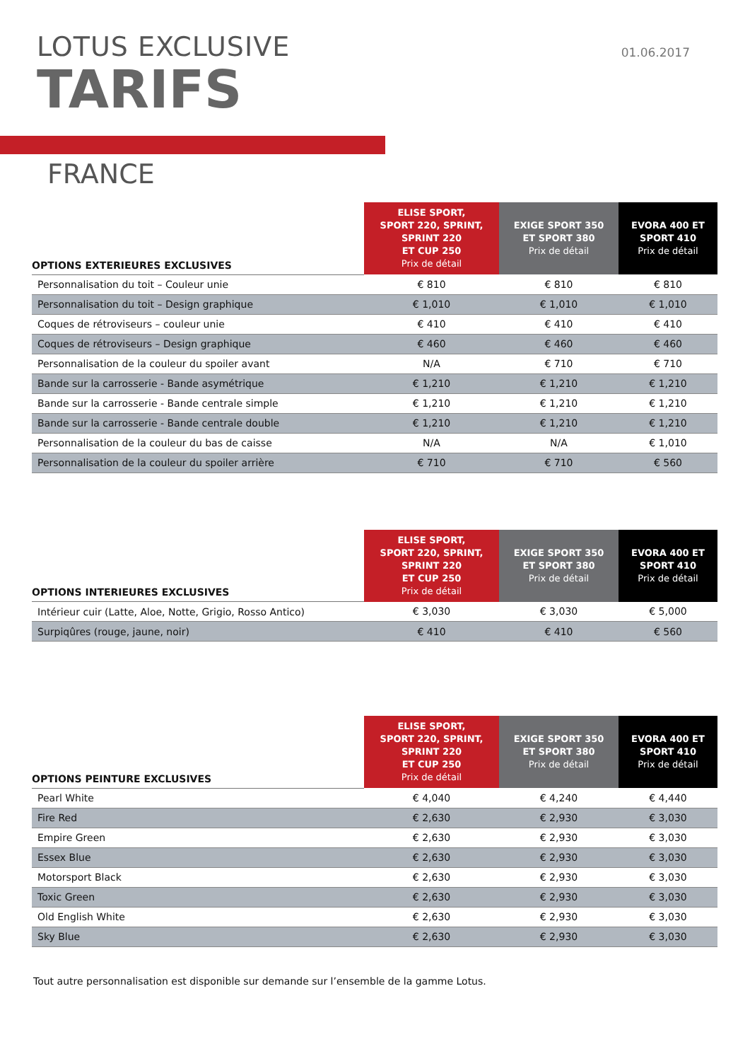LOTUS EXCLUSIVE
TARIFS
01.06.2017
FRANCE
| OPTIONS EXTERIEURES EXCLUSIVES | ELISE SPORT, SPORT 220, SPRINT, SPRINT 220 ET CUP 250 Prix de détail | EXIGE SPORT 350 ET SPORT 380 Prix de détail | EVORA 400 ET SPORT 410 Prix de détail |
| --- | --- | --- | --- |
| Personnalisation du toit – Couleur unie | € 810 | € 810 | € 810 |
| Personnalisation du toit – Design graphique | € 1,010 | € 1,010 | € 1,010 |
| Coques de rétroviseurs – couleur unie | € 410 | € 410 | € 410 |
| Coques de rétroviseurs – Design graphique | € 460 | € 460 | € 460 |
| Personnalisation de la couleur du spoiler avant | N/A | € 710 | € 710 |
| Bande sur la carrosserie - Bande asymétrique | € 1,210 | € 1,210 | € 1,210 |
| Bande sur la carrosserie - Bande centrale simple | € 1,210 | € 1,210 | € 1,210 |
| Bande sur la carrosserie - Bande centrale double | € 1,210 | € 1,210 | € 1,210 |
| Personnalisation de la couleur du bas de caisse | N/A | N/A | € 1,010 |
| Personnalisation de la couleur du spoiler arrière | € 710 | € 710 | € 560 |
| OPTIONS INTERIEURES EXCLUSIVES | ELISE SPORT, SPORT 220, SPRINT, SPRINT 220 ET CUP 250 Prix de détail | EXIGE SPORT 350 ET SPORT 380 Prix de détail | EVORA 400 ET SPORT 410 Prix de détail |
| --- | --- | --- | --- |
| Intérieur cuir (Latte, Aloe, Notte, Grigio, Rosso Antico) | € 3,030 | € 3,030 | € 5,000 |
| Surpiqûres (rouge, jaune, noir) | € 410 | € 410 | € 560 |
| OPTIONS PEINTURE EXCLUSIVES | ELISE SPORT, SPORT 220, SPRINT, SPRINT 220 ET CUP 250 Prix de détail | EXIGE SPORT 350 ET SPORT 380 Prix de détail | EVORA 400 ET SPORT 410 Prix de détail |
| --- | --- | --- | --- |
| Pearl White | € 4,040 | € 4,240 | € 4,440 |
| Fire Red | € 2,630 | € 2,930 | € 3,030 |
| Empire Green | € 2,630 | € 2,930 | € 3,030 |
| Essex Blue | € 2,630 | € 2,930 | € 3,030 |
| Motorsport Black | € 2,630 | € 2,930 | € 3,030 |
| Toxic Green | € 2,630 | € 2,930 | € 3,030 |
| Old English White | € 2,630 | € 2,930 | € 3,030 |
| Sky Blue | € 2,630 | € 2,930 | € 3,030 |
Tout autre personnalisation est disponible sur demande sur l’ensemble de la gamme Lotus.